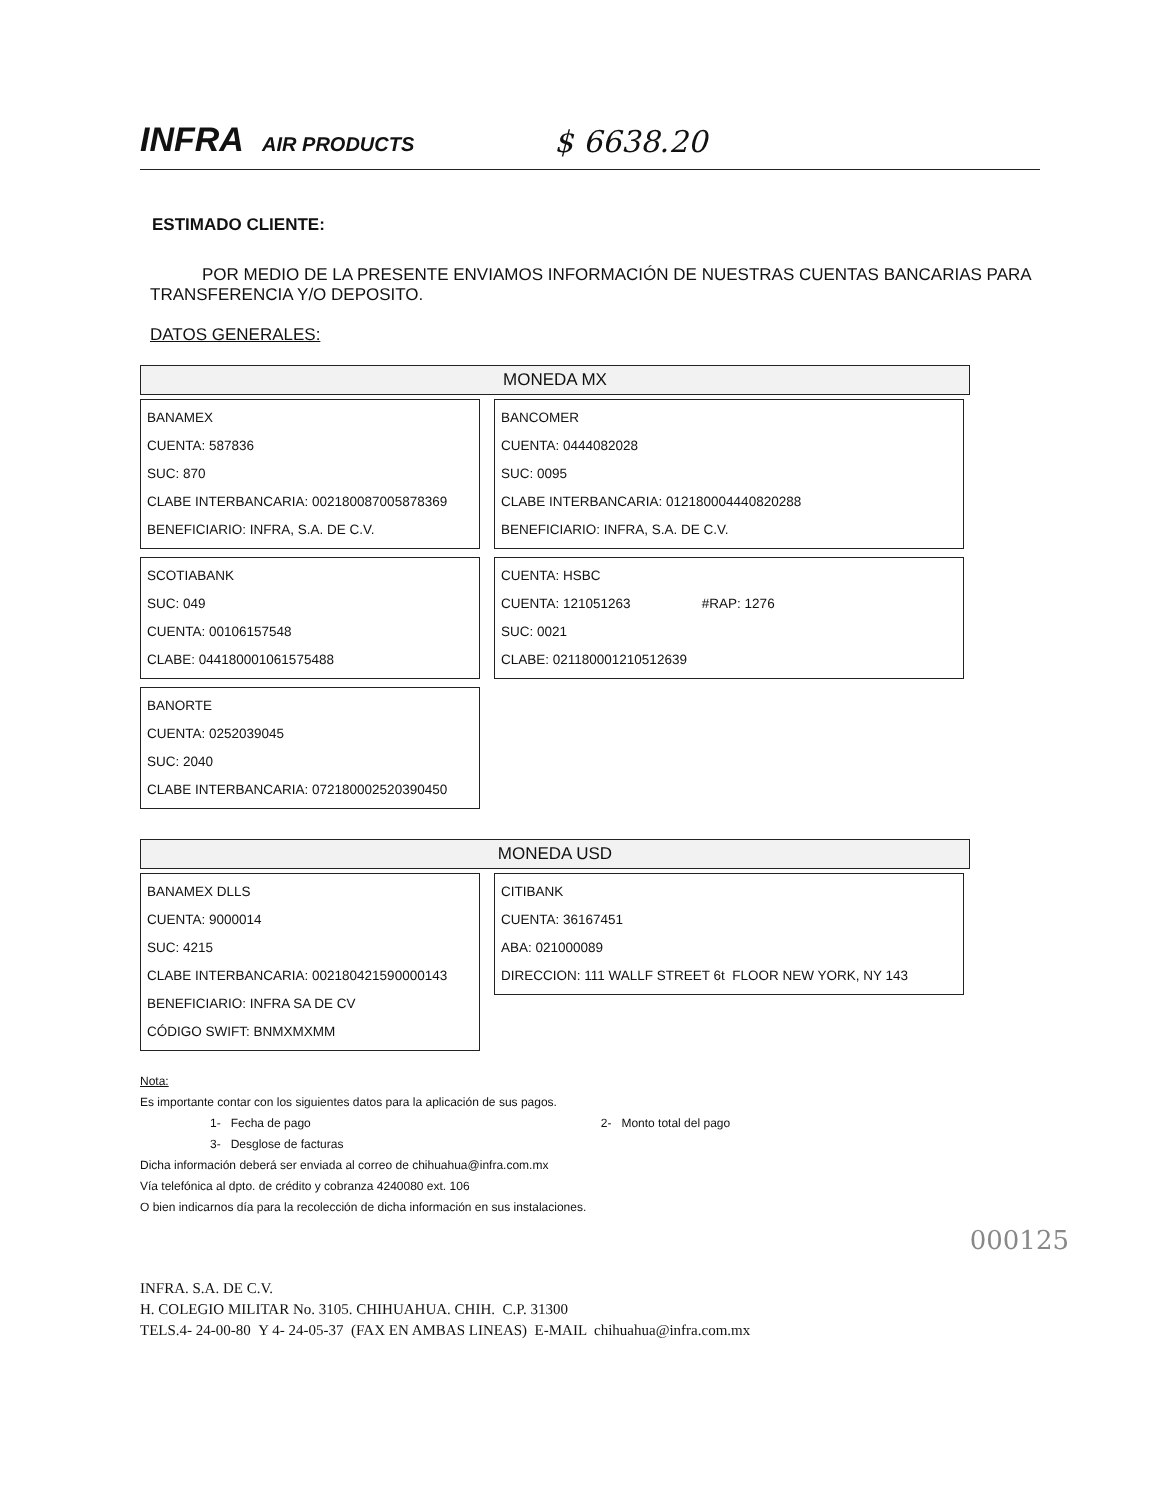INFRA AIR PRODUCTS
$ 6638.20
ESTIMADO CLIENTE:
POR MEDIO DE LA PRESENTE ENVIAMOS INFORMACIÓN DE NUESTRAS CUENTAS BANCARIAS PARA TRANSFERENCIA Y/O DEPOSITO.
DATOS GENERALES:
MONEDA MX
BANAMEX
CUENTA: 587836
SUC: 870
CLABE INTERBANCARIA: 002180087005878369
BENEFICIARIO: INFRA, S.A. DE C.V.
BANCOMER
CUENTA: 0444082028
SUC: 0095
CLABE INTERBANCARIA: 012180004440820288
BENEFICIARIO: INFRA, S.A. DE C.V.
SCOTIABANK
SUC: 049
CUENTA: 00106157548
CLABE: 044180001061575488
CUENTA: HSBC
CUENTA: 121051263 #RAP: 1276
SUC: 0021
CLABE: 021180001210512639
BANORTE
CUENTA: 0252039045
SUC: 2040
CLABE INTERBANCARIA: 072180002520390450
MONEDA USD
BANAMEX DLLS
CUENTA: 9000014
SUC: 4215
CLABE INTERBANCARIA: 002180421590000143
BENEFICIARIO: INFRA SA DE CV
CÓDIGO SWIFT: BNMXMXMM
CITIBANK
CUENTA: 36167451
ABA: 021000089
DIRECCION: 111 WALLF STREET 6t FLOOR NEW YORK, NY 143
Nota:
Es importante contar con los siguientes datos para la aplicación de sus pagos.
1- Fecha de pago 2- Monto total del pago
3- Desglose de facturas
Dicha información deberá ser enviada al correo de chihuahua@infra.com.mx
Vía telefónica al dpto. de crédito y cobranza 4240080 ext. 106
O bien indicarnos día para la recolección de dicha información en sus instalaciones.
INFRA. S.A. DE C.V.
H. COLEGIO MILITAR No. 3105. CHIHUAHUA. CHIH. C.P. 31300
TELS.4- 24-00-80 Y 4- 24-05-37 (FAX EN AMBAS LINEAS) E-MAIL chihuahua@infra.com.mx
000125